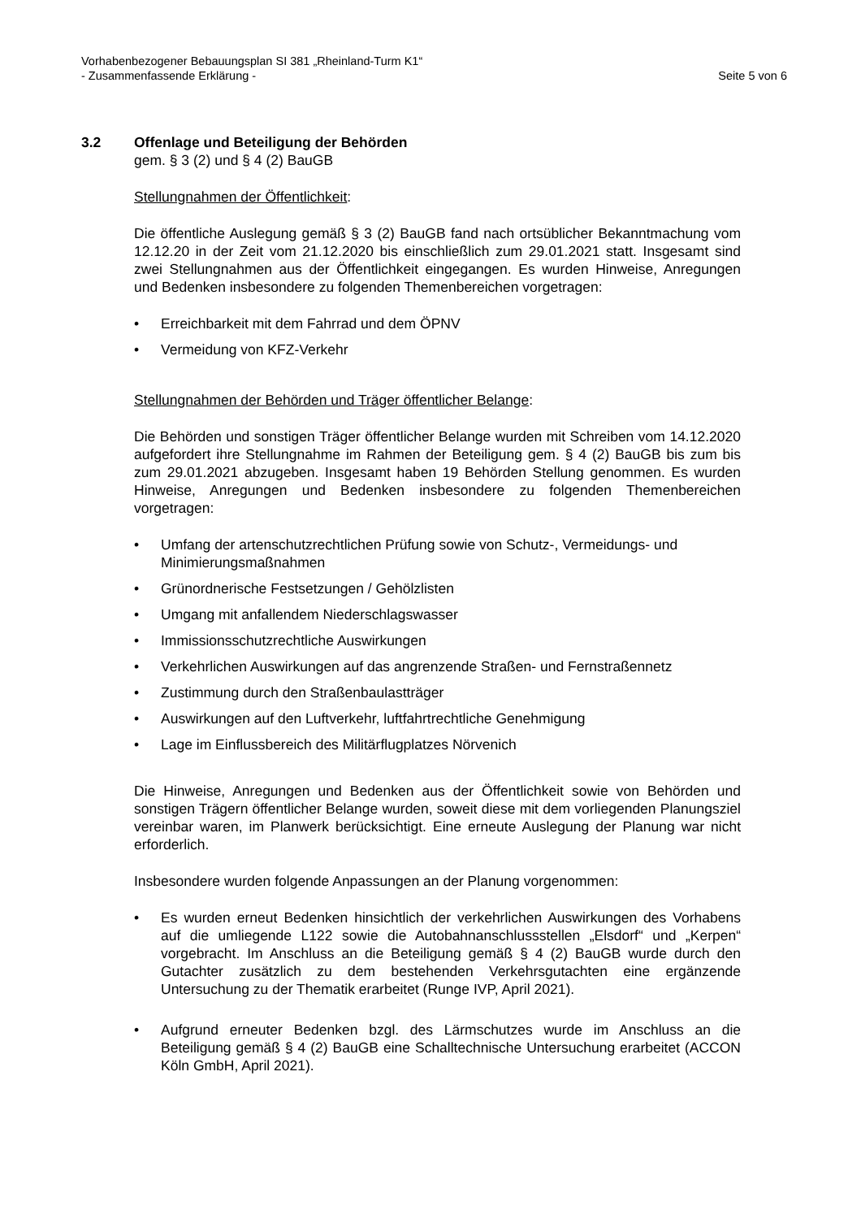Vorhabenbezogener Bebauungsplan SI 381 „Rheinland-Turm K1“
- Zusammenfassende Erklärung - Seite 5 von 6
3.2 Offenlage und Beteiligung der Behörden
gem. § 3 (2) und § 4 (2) BauGB
Stellungnahmen der Öffentlichkeit:
Die öffentliche Auslegung gemäß § 3 (2) BauGB fand nach ortsüblicher Bekanntmachung vom 12.12.20 in der Zeit vom 21.12.2020 bis einschließlich zum 29.01.2021 statt. Insgesamt sind zwei Stellungnahmen aus der Öffentlichkeit eingegangen. Es wurden Hinweise, Anregungen und Bedenken insbesondere zu folgenden Themenbereichen vorgetragen:
• Erreichbarkeit mit dem Fahrrad und dem ÖPNV
• Vermeidung von KFZ-Verkehr
Stellungnahmen der Behörden und Träger öffentlicher Belange:
Die Behörden und sonstigen Träger öffentlicher Belange wurden mit Schreiben vom 14.12.2020 aufgefordert ihre Stellungnahme im Rahmen der Beteiligung gem. § 4 (2) BauGB bis zum bis zum 29.01.2021 abzugeben. Insgesamt haben 19 Behörden Stellung genommen. Es wurden Hinweise, Anregungen und Bedenken insbesondere zu folgenden Themenbereichen vorgetragen:
• Umfang der artenschutzrechtlichen Prüfung sowie von Schutz-, Vermeidungs- und Minimierungsmaßnahmen
• Grünordnerische Festsetzungen / Gehölzlisten
• Umgang mit anfallendem Niederschlagswasser
• Immissionsschutzrechtliche Auswirkungen
• Verkehrlichen Auswirkungen auf das angrenzende Straßen- und Fernstraßennetz
• Zustimmung durch den Straßenbaulastträger
• Auswirkungen auf den Luftverkehr, luftfahrtrechtliche Genehmigung
• Lage im Einflussbereich des Militärflugplatzes Nörvenich
Die Hinweise, Anregungen und Bedenken aus der Öffentlichkeit sowie von Behörden und sonstigen Trägern öffentlicher Belange wurden, soweit diese mit dem vorliegenden Planungsziel vereinbar waren, im Planwerk berücksichtigt. Eine erneute Auslegung der Planung war nicht erforderlich.
Insbesondere wurden folgende Anpassungen an der Planung vorgenommen:
• Es wurden erneut Bedenken hinsichtlich der verkehrlichen Auswirkungen des Vorhabens auf die umliegende L122 sowie die Autobahnanschlussstellen „Elsdorf“ und „Kerpen“ vorgebracht. Im Anschluss an die Beteiligung gemäß § 4 (2) BauGB wurde durch den Gutachter zusätzlich zu dem bestehenden Verkehrsgutachten eine ergänzende Untersuchung zu der Thematik erarbeitet (Runge IVP, April 2021).
• Aufgrund erneuter Bedenken bzgl. des Lärmschutzes wurde im Anschluss an die Beteiligung gemäß § 4 (2) BauGB eine Schalltechnische Untersuchung erarbeitet (ACCON Köln GmbH, April 2021).